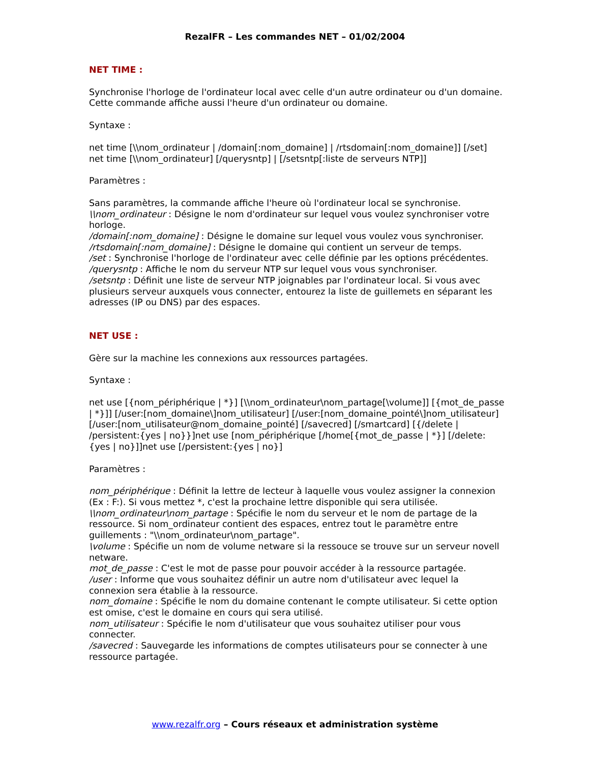RezalFR – Les commandes NET – 01/02/2004
NET TIME :
Synchronise l'horloge de l'ordinateur local avec celle d'un autre ordinateur ou d'un domaine.
Cette commande affiche aussi l'heure d'un ordinateur ou domaine.
Syntaxe :
net time [\\nom_ordinateur | /domain[:nom_domaine] | /rtsdomain[:nom_domaine]] [/set]
net time [\\nom_ordinateur] [/querysntp] | [/setsntp[:liste de serveurs NTP]]
Paramètres :
Sans paramètres, la commande affiche l'heure où l'ordinateur local se synchronise.
\\nom_ordinateur : Désigne le nom d'ordinateur sur lequel vous voulez synchroniser votre horloge.
/domain[:nom_domaine] : Désigne le domaine sur lequel vous voulez vous synchroniser.
/rtsdomain[:nom_domaine] : Désigne le domaine qui contient un serveur de temps.
/set : Synchronise l'horloge de l'ordinateur avec celle définie par les options précédentes.
/querysntp : Affiche le nom du serveur NTP sur lequel vous vous synchroniser.
/setsntp : Définit une liste de serveur NTP joignables par l'ordinateur local. Si vous avec plusieurs serveur auxquels vous connecter, entourez la liste de guillemets en séparant les adresses (IP ou DNS) par des espaces.
NET USE :
Gère sur la machine les connexions aux ressources partagées.
Syntaxe :
net use [{nom_périphérique | *}] [\\nom_ordinateur\nom_partage[\volume]] [{mot_de_passe | *}]] [/user:[nom_domaine\]nom_utilisateur] [/user:[nom_domaine_pointé\]nom_utilisateur] [/user:[nom_utilisateur@nom_domaine_pointé] [/savecred] [/smartcard] [{/delete | /persistent:{yes | no}}]net use [nom_périphérique [/home[{mot_de_passe | *}] [/delete:{yes | no}]]net use [/persistent:{yes | no}]
Paramètres :
nom_périphérique : Définit la lettre de lecteur à laquelle vous voulez assigner la connexion (Ex : F:). Si vous mettez *, c'est la prochaine lettre disponible qui sera utilisée.
\\nom_ordinateur\nom_partage : Spécifie le nom du serveur et le nom de partage de la ressource. Si nom_ordinateur contient des espaces, entrez tout le paramètre entre guillements : "\\nom_ordinateur\nom_partage".
\volume : Spécifie un nom de volume netware si la ressouce se trouve sur un serveur novell netware.
mot_de_passe : C'est le mot de passe pour pouvoir accéder à la ressource partagée.
/user : Informe que vous souhaitez définir un autre nom d'utilisateur avec lequel la connexion sera établie à la ressource.
nom_domaine : Spécifie le nom du domaine contenant le compte utilisateur. Si cette option est omise, c'est le domaine en cours qui sera utilisé.
nom_utilisateur : Spécifie le nom d'utilisateur que vous souhaitez utiliser pour vous connecter.
/savecred : Sauvegarde les informations de comptes utilisateurs pour se connecter à une ressource partagée.
www.rezalfr.org – Cours réseaux et administration système